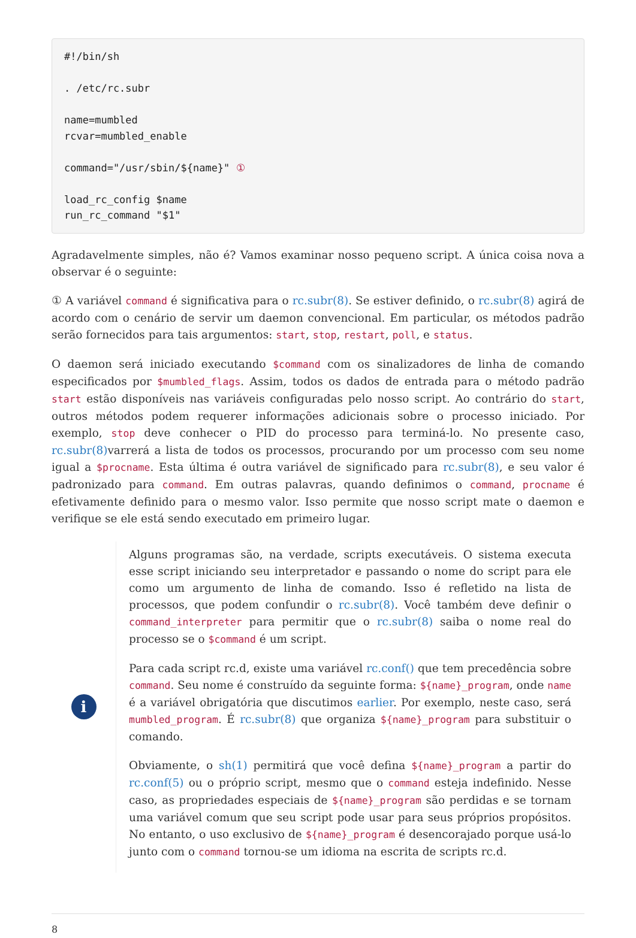#!/bin/sh

. /etc/rc.subr

name=mumbled
rcvar=mumbled_enable

command="/usr/sbin/${name}" ①

load_rc_config $name
run_rc_command "$1"
Agradavelmente simples, não é? Vamos examinar nosso pequeno script. A única coisa nova a observar é o seguinte:
① A variável command é significativa para o rc.subr(8). Se estiver definido, o rc.subr(8) agirá de acordo com o cenário de servir um daemon convencional. Em particular, os métodos padrão serão fornecidos para tais argumentos: start, stop, restart, poll, e status.
O daemon será iniciado executando $command com os sinalizadores de linha de comando especificados por $mumbled_flags. Assim, todos os dados de entrada para o método padrão start estão disponíveis nas variáveis configuradas pelo nosso script. Ao contrário do start, outros métodos podem requerer informações adicionais sobre o processo iniciado. Por exemplo, stop deve conhecer o PID do processo para terminá-lo. No presente caso, rc.subr(8) varrerá a lista de todos os processos, procurando por um processo com seu nome igual a $procname. Esta última é outra variável de significado para rc.subr(8), e seu valor é padronizado para command. Em outras palavras, quando definimos o command, procname é efetivamente definido para o mesmo valor. Isso permite que nosso script mate o daemon e verifique se ele está sendo executado em primeiro lugar.
i
Alguns programas são, na verdade, scripts executáveis. O sistema executa esse script iniciando seu interpretador e passando o nome do script para ele como um argumento de linha de comando. Isso é refletido na lista de processos, que podem confundir o rc.subr(8). Você também deve definir o command_interpreter para permitir que o rc.subr(8) saiba o nome real do processo se o $command é um script.
Para cada script rc.d, existe uma variável rc.conf() que tem precedência sobre command. Seu nome é construído da seguinte forma: ${name}_program, onde name é a variável obrigatória que discutimos earlier. Por exemplo, neste caso, será mumbled_program. É rc.subr(8) que organiza ${name}_program para substituir o comando.
Obviamente, o sh(1) permitirá que você defina ${name}_program a partir do rc.conf(5) ou o próprio script, mesmo que o command esteja indefinido. Nesse caso, as propriedades especiais de ${name}_program são perdidas e se tornam uma variável comum que seu script pode usar para seus próprios propósitos. No entanto, o uso exclusivo de ${name}_program é desencorajado porque usá-lo junto com o command tornou-se um idioma na escrita de scripts rc.d.
8